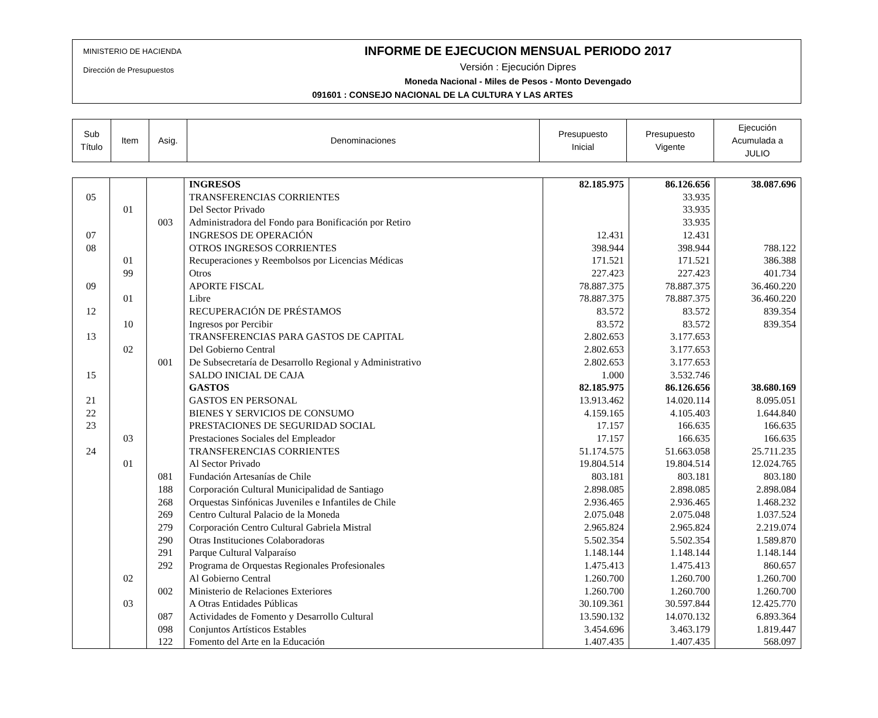MINISTERIO DE HACIENDA
Dirección de Presupuestos
INFORME DE EJECUCION MENSUAL PERIODO 2017
Versión : Ejecución Dipres
Moneda Nacional - Miles de Pesos - Monto Devengado
091601 : CONSEJO NACIONAL DE LA CULTURA Y LAS ARTES
| Sub Título | Item | Asig. | Denominaciones | Presupuesto Inicial | Presupuesto Vigente | Ejecución Acumulada a JULIO |
| | | | INGRESOS | 82.185.975 | 86.126.656 | 38.087.696 |
| 05 | | | TRANSFERENCIAS CORRIENTES | | 33.935 | |
| | 01 | | Del Sector Privado | | 33.935 | |
| | | 003 | Administradora del Fondo para Bonificación por Retiro | | 33.935 | |
| 07 | | | INGRESOS DE OPERACIÓN | 12.431 | 12.431 | |
| 08 | | | OTROS INGRESOS CORRIENTES | 398.944 | 398.944 | 788.122 |
| | 01 | | Recuperaciones y Reembolsos por Licencias Médicas | 171.521 | 171.521 | 386.388 |
| | 99 | | Otros | 227.423 | 227.423 | 401.734 |
| 09 | | | APORTE FISCAL | 78.887.375 | 78.887.375 | 36.460.220 |
| | 01 | | Libre | 78.887.375 | 78.887.375 | 36.460.220 |
| 12 | | | RECUPERACIÓN DE PRÉSTAMOS | 83.572 | 83.572 | 839.354 |
| | 10 | | Ingresos por Percibir | 83.572 | 83.572 | 839.354 |
| 13 | | | TRANSFERENCIAS PARA GASTOS DE CAPITAL | 2.802.653 | 3.177.653 | |
| | 02 | | Del Gobierno Central | 2.802.653 | 3.177.653 | |
| | | 001 | De Subsecretaría de Desarrollo Regional y Administrativo | 2.802.653 | 3.177.653 | |
| 15 | | | SALDO INICIAL DE CAJA | 1.000 | 3.532.746 | |
| | | | GASTOS | 82.185.975 | 86.126.656 | 38.680.169 |
| 21 | | | GASTOS EN PERSONAL | 13.913.462 | 14.020.114 | 8.095.051 |
| 22 | | | BIENES Y SERVICIOS DE CONSUMO | 4.159.165 | 4.105.403 | 1.644.840 |
| 23 | | | PRESTACIONES DE SEGURIDAD SOCIAL | 17.157 | 166.635 | 166.635 |
| | 03 | | Prestaciones Sociales del Empleador | 17.157 | 166.635 | 166.635 |
| 24 | | | TRANSFERENCIAS CORRIENTES | 51.174.575 | 51.663.058 | 25.711.235 |
| | 01 | | Al Sector Privado | 19.804.514 | 19.804.514 | 12.024.765 |
| | | 081 | Fundación Artesanías de Chile | 803.181 | 803.181 | 803.180 |
| | | 188 | Corporación Cultural Municipalidad de Santiago | 2.898.085 | 2.898.085 | 2.898.084 |
| | | 268 | Orquestas Sinfónicas Juveniles e Infantiles de Chile | 2.936.465 | 2.936.465 | 1.468.232 |
| | | 269 | Centro Cultural Palacio de la Moneda | 2.075.048 | 2.075.048 | 1.037.524 |
| | | 279 | Corporación Centro Cultural Gabriela Mistral | 2.965.824 | 2.965.824 | 2.219.074 |
| | | 290 | Otras Instituciones Colaboradoras | 5.502.354 | 5.502.354 | 1.589.870 |
| | | 291 | Parque Cultural Valparaíso | 1.148.144 | 1.148.144 | 1.148.144 |
| | | 292 | Programa de Orquestas Regionales Profesionales | 1.475.413 | 1.475.413 | 860.657 |
| | 02 | | Al Gobierno Central | 1.260.700 | 1.260.700 | 1.260.700 |
| | | 002 | Ministerio de Relaciones Exteriores | 1.260.700 | 1.260.700 | 1.260.700 |
| | 03 | | A Otras Entidades Públicas | 30.109.361 | 30.597.844 | 12.425.770 |
| | | 087 | Actividades de Fomento y Desarrollo Cultural | 13.590.132 | 14.070.132 | 6.893.364 |
| | | 098 | Conjuntos Artísticos Estables | 3.454.696 | 3.463.179 | 1.819.447 |
| | | 122 | Fomento del Arte en la Educación | 1.407.435 | 1.407.435 | 568.097 |